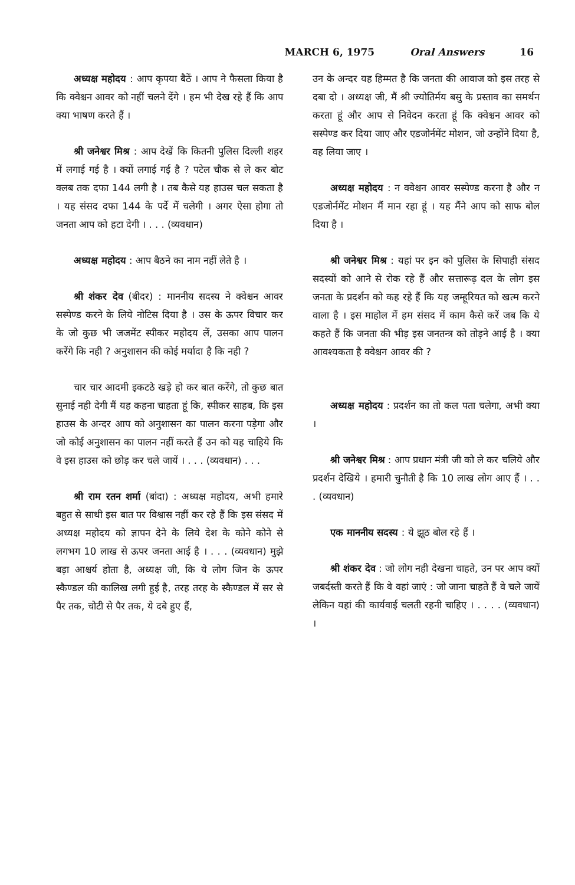MARCH 6, 1975 Oral Answers 16
अध्यक्ष महोदय : आप कृपया बैठें । आप ने फैसला किया है कि क्वेश्चन आवर को नहीं चलने देंगे । हम भी देख रहे हैं कि आप क्या भाषण करते हैं ।
श्री जनेश्वर मिश्र : आप देखें कि कितनी पुलिस दिल्ली शहर में लगाई गई है । क्यों लगाई गई है ? पटेल चौक से ले कर बोट क्लब तक दफा 144 लगी है । तब कैसे यह हाउस चल सकता है । यह संसद दफा 144 के पर्दे में चलेगी । अगर ऐसा होगा तो जनता आप को हटा देगी । . . . (व्यवधान)
अध्यक्ष महोदय : आप बैठने का नाम नहीं लेते है ।
श्री शंकर देव (बीदर) : माननीय सदस्य ने क्वेश्चन आवर सस्पेण्ड करने के लिये नोटिस दिया है । उस के ऊपर विचार कर के जो कुछ भी जजमेंट स्पीकर महोदय लें, उसका आप पालन करेंगे कि नही ? अनुशासन की कोई मर्यादा है कि नही ?
चार चार आदमी इकटठे खड़े हो कर बात करेंगे, तो कुछ बात सुनाई नही देगी मैं यह कहना चाहता हूं कि, स्पीकर साहब, कि इस हाउस के अन्दर आप को अनुशासन का पालन करना पड़ेगा और जो कोई अनुशासन का पालन नहीं करते हैं उन को यह चाहिये कि वे इस हाउस को छोड़ कर चले जायें । . . . (व्यवधान) . . .
श्री राम रतन शर्मा (बांदा) : अध्यक्ष महोदय, अभी हमारे बहुत से साथी इस बात पर विश्वास नहीं कर रहे हैं कि इस संसद में अध्यक्ष महोदय को ज्ञापन देने के लिये देश के कोने कोने से लगभग 10 लाख से ऊपर जनता आई है । . . . (व्यवधान) मुझे बड़ा आश्चर्य होता है, अध्यक्ष जी, कि ये लोग जिन के ऊपर स्कैण्डल की कालिख लगी हुई है, तरह तरह के स्कैण्डल में सर से पैर तक, चोटी से पैर तक, ये दबे हुए हैं,
उन के अन्दर यह हिम्मत है कि जनता की आवाज को इस तरह से दबा दो । अध्यक्ष जी, मैं श्री ज्योतिर्मय बसु के प्रस्ताव का समर्थन करता हूं और आप से निवेदन करता हूं कि क्वेश्चन आवर को सस्पेण्ड कर दिया जाए और एडजोर्नमेंट मोशन, जो उन्होंने दिया है, वह लिया जाए ।
अध्यक्ष महोदय : न क्वेश्चन आवर सस्पेण्ड करना है और न एडजोर्नमेंट मोशन मैं मान रहा हूं । यह मैंने आप को साफ बोल दिया है ।
श्री जनेश्वर मिश्र : यहां पर इन को पुलिस के सिपाही संसद सदस्यों को आने से रोक रहे हैं और सत्तारूढ़ दल के लोग इस जनता के प्रदर्शन को कह रहे हैं कि यह जम्हूरियत को खत्म करने वाला है । इस माहोल में हम संसद में काम कैसे करें जब कि ये कहते हैं कि जनता की भीड़ इस जनतन्त्र को तोड़ने आई है । क्या आवश्यकता है क्वेश्चन आवर की ?
अध्यक्ष महोदय : प्रदर्शन का तो कल पता चलेगा, अभी क्या ।
श्री जनेश्वर मिश्र : आप प्रधान मंत्री जी को ले कर चलिये और प्रदर्शन देखिये । हमारी चुनौती है कि 10 लाख लोग आए हैं । . . . (व्यवधान)
एक माननीय सदस्य : ये झूठ बोल रहे हैं ।
श्री शंकर देव : जो लोग नही देखना चाहते, उन पर आप क्यों जबर्दस्ती करते हैं कि वे वहां जाएं : जो जाना चाहते हैं वे चले जायें लेकिन यहां की कार्यवाई चलती रहनी चाहिए । . . . . (व्यवधान) ।